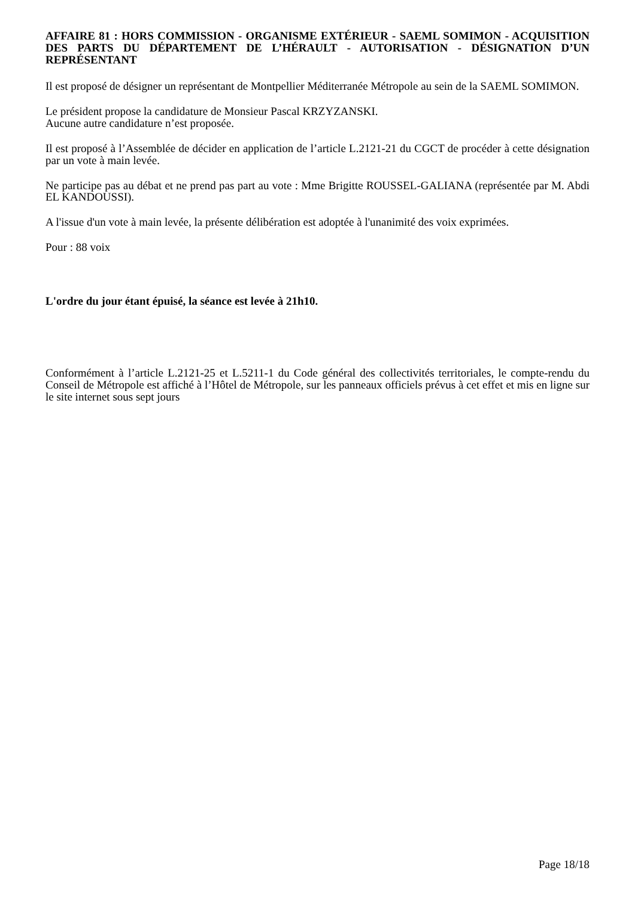AFFAIRE 81 : HORS COMMISSION - ORGANISME EXTÉRIEUR - SAEML SOMIMON - ACQUISITION DES PARTS DU DÉPARTEMENT DE L’HÉRAULT - AUTORISATION - DÉSIGNATION D’UN REPRÉSENTANT
Il est proposé de désigner un représentant de Montpellier Méditerranée Métropole au sein de la SAEML SOMIMON.
Le président propose la candidature de Monsieur Pascal KRZYZANSKI.
Aucune autre candidature n’est proposée.
Il est proposé à l’Assemblée de décider en application de l’article L.2121-21 du CGCT de procéder à cette désignation par un vote à main levée.
Ne participe pas au débat et ne prend pas part au vote : Mme Brigitte ROUSSEL-GALIANA (représentée par M. Abdi EL KANDOUSSI).
A l'issue d'un vote à main levée, la présente délibération est adoptée à l'unanimité des voix exprimées.
Pour : 88 voix
L'ordre du jour étant épuisé, la séance est levée à 21h10.
Conformément à l’article L.2121-25 et L.5211-1 du Code général des collectivités territoriales, le compte-rendu du Conseil de Métropole est affiché à l’Hôtel de Métropole, sur les panneaux officiels prévus à cet effet et mis en ligne sur le site internet sous sept jours
Page 18/18